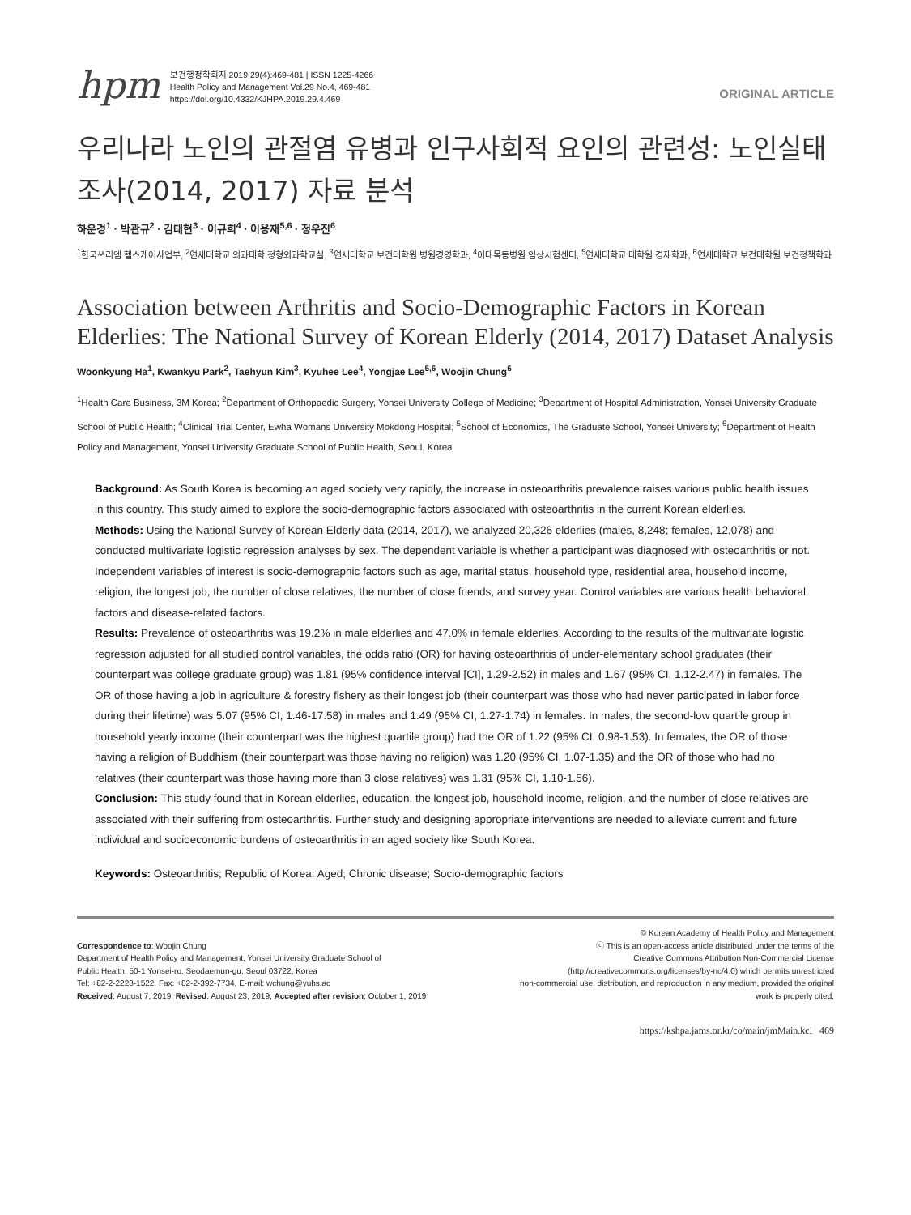hpm
보건행정학회지 2019;29(4):469-481 | ISSN 1225-4266
Health Policy and Management Vol.29 No.4, 469-481
https://doi.org/10.4332/KJHPA.2019.29.4.469
ORIGINAL ARTICLE
우리나라 노인의 관절염 유병과 인구사회적 요인의 관련성: 노인실태조사(2014, 2017) 자료 분석
하운경<sup>1</sup> · 박관규<sup>2</sup> · 김태현<sup>3</sup> · 이규희<sup>4</sup> · 이용재<sup>5,6</sup> · 정우진<sup>6</sup>
<sup>1</sup> 한국쓰리엠 헬스케어사업부, <sup>2</sup>연세대학교 의과대학 정형외과학교실, <sup>3</sup>연세대학교 보건대학원 병원경영학과, <sup>4</sup>이대목동병원 임상시험센터, <sup>5</sup>연세대학교 대학원 경제학과, <sup>6</sup>연세대학교 보건대학원 보건정책학과
Association between Arthritis and Socio-Demographic Factors in Korean Elderlies: The National Survey of Korean Elderly (2014, 2017) Dataset Analysis
Woonkyung Ha<sup>1</sup>, Kwankyu Park<sup>2</sup>, Taehyun Kim<sup>3</sup>, Kyuhee Lee<sup>4</sup>, Yongjae Lee<sup>5,6</sup>, Woojin Chung<sup>6</sup>
<sup>1</sup> Health Care Business, 3M Korea; <sup>2</sup>Department of Orthopaedic Surgery, Yonsei University College of Medicine; <sup>3</sup>Department of Hospital Administration, Yonsei University Graduate School of Public Health; <sup>4</sup>Clinical Trial Center, Ewha Womans University Mokdong Hospital; <sup>5</sup>School of Economics, The Graduate School, Yonsei University; <sup>6</sup>Department of Health Policy and Management, Yonsei University Graduate School of Public Health, Seoul, Korea
Background: As South Korea is becoming an aged society very rapidly, the increase in osteoarthritis prevalence raises various public health issues in this country. This study aimed to explore the socio-demographic factors associated with osteoarthritis in the current Korean elderlies.
Methods: Using the National Survey of Korean Elderly data (2014, 2017), we analyzed 20,326 elderlies (males, 8,248; females, 12,078) and conducted multivariate logistic regression analyses by sex. The dependent variable is whether a participant was diagnosed with osteoarthritis or not. Independent variables of interest is socio-demographic factors such as age, marital status, household type, residential area, household income, religion, the longest job, the number of close relatives, the number of close friends, and survey year. Control variables are various health behavioral factors and disease-related factors.
Results: Prevalence of osteoarthritis was 19.2% in male elderlies and 47.0% in female elderlies. According to the results of the multivariate logistic regression adjusted for all studied control variables, the odds ratio (OR) for having osteoarthritis of under-elementary school graduates (their counterpart was college graduate group) was 1.81 (95% confidence interval [CI], 1.29-2.52) in males and 1.67 (95% CI, 1.12-2.47) in females. The OR of those having a job in agriculture & forestry fishery as their longest job (their counterpart was those who had never participated in labor force during their lifetime) was 5.07 (95% CI, 1.46-17.58) in males and 1.49 (95% CI, 1.27-1.74) in females. In males, the second-low quartile group in household yearly income (their counterpart was the highest quartile group) had the OR of 1.22 (95% CI, 0.98-1.53). In females, the OR of those having a religion of Buddhism (their counterpart was those having no religion) was 1.20 (95% CI, 1.07-1.35) and the OR of those who had no relatives (their counterpart was those having more than 3 close relatives) was 1.31 (95% CI, 1.10-1.56).
Conclusion: This study found that in Korean elderlies, education, the longest job, household income, religion, and the number of close relatives are associated with their suffering from osteoarthritis. Further study and designing appropriate interventions are needed to alleviate current and future individual and socioeconomic burdens of osteoarthritis in an aged society like South Korea.
Keywords: Osteoarthritis; Republic of Korea; Aged; Chronic disease; Socio-demographic factors
Correspondence to: Woojin Chung
Department of Health Policy and Management, Yonsei University Graduate School of
Public Health, 50-1 Yonsei-ro, Seodaemun-gu, Seoul 03722, Korea
Tel: +82-2-2228-1522, Fax: +82-2-392-7734, E-mail: wchung@yuhs.ac
Received: August 7, 2019, Revised: August 23, 2019, Accepted after revision: October 1, 2019
© Korean Academy of Health Policy and Management
ⓒ This is an open-access article distributed under the terms of the
Creative Commons Attribution Non-Commercial License
(http://creativecommons.org/licenses/by-nc/4.0) which permits unrestricted
non-commercial use, distribution, and reproduction in any medium, provided the original
work is properly cited.
https://kshpa.jams.or.kr/co/main/jmMain.kci 469